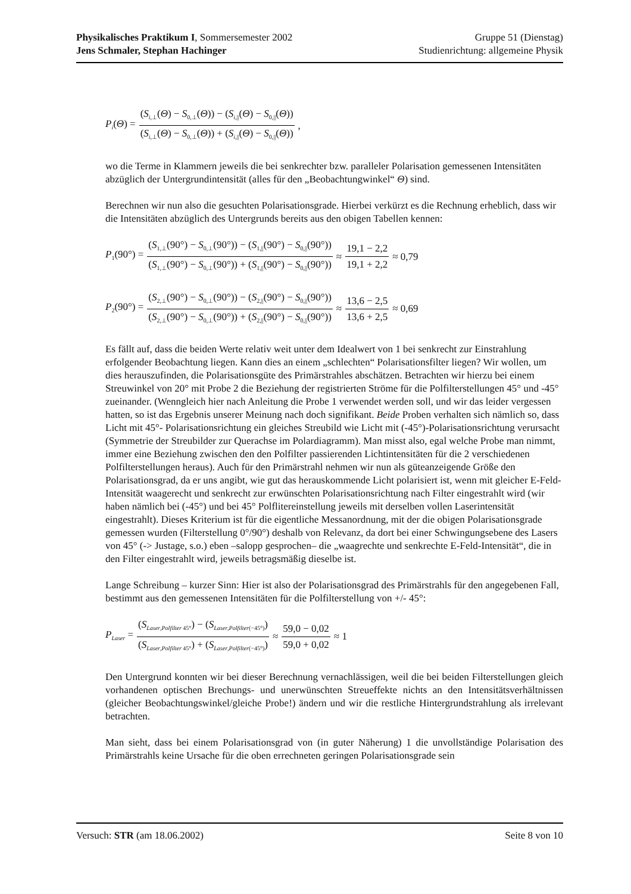Physikalisches Praktikum I, Sommersemester 2002 Gruppe 51 (Dienstag)
Jens Schmaler, Stephan Hachinger Studienrichtung: allgemeine Physik
P<sub>i</sub>(Θ) = (S<sub>i,⊥</sub>(Θ) − S<sub>0,⊥</sub>(Θ)) − (S<sub>i,||</sub>(Θ) − S<sub>0,||</sub>(Θ)) (S<sub>i,⊥</sub>(Θ) − S<sub>0,⊥</sub>(Θ)) + (S<sub>i,||</sub>(Θ) − S<sub>0,||</sub>(Θ)),
wo die Terme in Klammern jeweils die bei senkrechter bzw. paralleler Polarisation gemessenen Intensitäten abzüglich der Untergrundintensität (alles für den „Beobachtungwinkel“ Θ) sind.
Berechnen wir nun also die gesuchten Polarisationsgrade. Hierbei verkürzt es die Rechnung erheblich, dass wir die Intensitäten abzüglich des Untergrunds bereits aus den obigen Tabellen kennen:
P<sub>1</sub>(90°) = (S<sub>1,⊥</sub>(90°) − S<sub>0,⊥</sub>(90°)) − (S<sub>1,||</sub>(90°) − S<sub>0,||</sub>(90°)) (S<sub>1,⊥</sub>(90°) − S<sub>0,⊥</sub>(90°)) + (S<sub>1,||</sub>(90°) − S<sub>0,||</sub>(90°)) ≈ 19,1 − 2,2 19,1 + 2,2 ≈ 0,79
P<sub>2</sub>(90°) = (S<sub>2,⊥</sub>(90°) − S<sub>0,⊥</sub>(90°)) − (S<sub>2,||</sub>(90°) − S<sub>0,||</sub>(90°)) (S<sub>2,⊥</sub>(90°) − S<sub>0,⊥</sub>(90°)) + (S<sub>2,||</sub>(90°) − S<sub>0,||</sub>(90°)) ≈ 13,6 − 2,5 13,6 + 2,5 ≈ 0,69
Es fällt auf, dass die beiden Werte relativ weit unter dem Idealwert von 1 bei senkrecht zur Einstrahlung erfolgender Beobachtung liegen. Kann dies an einem „schlechten“ Polarisationsfilter liegen? Wir wollen, um dies herauszufinden, die Polarisationsgüte des Primärstrahles abschätzen. Betrachten wir hierzu bei einem Streuwinkel von 20° mit Probe 2 die Beziehung der registrierten Ströme für die Polfilterstellungen 45° und -45° zueinander. (Wenngleich hier nach Anleitung die Probe 1 verwendet werden soll, und wir das leider vergessen hatten, so ist das Ergebnis unserer Meinung nach doch signifikant. Beide Proben verhalten sich nämlich so, dass Licht mit 45°- Polarisationsrichtung ein gleiches Streubild wie Licht mit (-45°)-Polarisationsrichtung verursacht (Symmetrie der Streubilder zur Querachse im Polardiagramm). Man misst also, egal welche Probe man nimmt, immer eine Beziehung zwischen den den Polfilter passierenden Lichtintensitäten für die 2 verschiedenen Polfilterstellungen heraus). Auch für den Primärstrahl nehmen wir nun als güteanzeigende Größe den Polarisationsgrad, da er uns angibt, wie gut das herauskommende Licht polarisiert ist, wenn mit gleicher E-Feld-Intensität waagerecht und senkrecht zur erwünschten Polarisationsrichtung nach Filter eingestrahlt wird (wir haben nämlich bei (-45°) und bei 45° Polflitereinstellung jeweils mit derselben vollen Laserintensität eingestrahlt). Dieses Kriterium ist für die eigentliche Messanordnung, mit der die obigen Polarisationsgrade gemessen wurden (Filterstellung 0°/90°) deshalb von Relevanz, da dort bei einer Schwingungsebene des Lasers von 45° (-> Justage, s.o.) eben –salopp gesprochen– die „waagrechte und senkrechte E-Feld-Intensität“, die in den Filter eingestrahlt wird, jeweils betragsmäßig dieselbe ist.
Lange Schreibung – kurzer Sinn: Hier ist also der Polarisationsgrad des Primärstrahls für den angegebenen Fall, bestimmt aus den gemessenen Intensitäten für die Polfilterstellung von +/- 45°:
P<sub>Laser</sub> = (S<sub>Laser,Polfilter 45°</sub>) − (S<sub>Laser,Polfilter(−45°)</sub>) (S<sub>Laser,Polfilter 45°</sub>) + (S<sub>Laser,Polfilter(−45°)</sub>) ≈ 59,0 − 0,02 59,0 + 0,02 ≈ 1
Den Untergrund konnten wir bei dieser Berechnung vernachlässigen, weil die bei beiden Filterstellungen gleich vorhandenen optischen Brechungs- und unerwünschten Streueffekte nichts an den Intensitätsverhältnissen (gleicher Beobachtungswinkel/gleiche Probe!) ändern und wir die restliche Hintergrundstrahlung als irrelevant betrachten.
Man sieht, dass bei einem Polarisationsgrad von (in guter Näherung) 1 die unvollständige Polarisation des Primärstrahls keine Ursache für die oben errechneten geringen Polarisationsgrade sein
Versuch: STR (am 18.06.2002) Seite 8 von 10